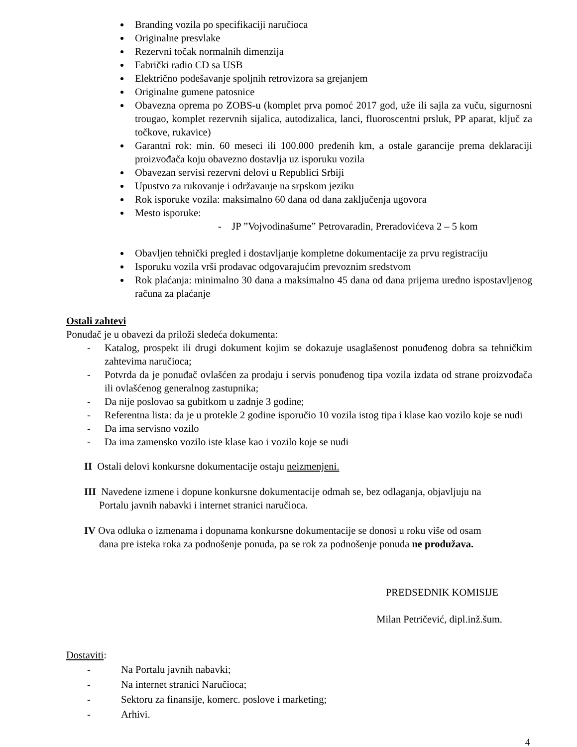Branding vozila po specifikaciji naručioca
Originalne presvlake
Rezervni točak normalnih dimenzija
Fabrički radio CD sa USB
Električno podešavanje spoljnih retrovizora sa grejanjem
Originalne gumene patosnice
Obavezna oprema po ZOBS-u (komplet prva pomoć 2017 god, uže ili sajla za vuču, sigurnosni trougao, komplet rezervnih sijalica, autodizalica, lanci, fluoroscentni prsluk, PP aparat, ključ za točkove, rukavice)
Garantni rok: min. 60 meseci ili 100.000 pređenih km, a ostale garancije prema deklaraciji proizvođača koju obavezno dostavlja uz isporuku vozila
Obavezan servisi rezervni delovi u Republici Srbiji
Upustvo za rukovanje i održavanje na srpskom jeziku
Rok isporuke vozila: maksimalno 60 dana od dana zaključenja ugovora
Mesto isporuke:
- JP ”Vojvodinašume” Petrovaradin, Preradovićeva 2 – 5 kom
Obavljen tehnički pregled i dostavljanje kompletne dokumentacije za prvu registraciju
Isporuku vozila vrši prodavac odgovarajućim prevoznim sredstvom
Rok plaćanja: minimalno 30 dana a maksimalno 45 dana od dana prijema uredno ispostavljenog računa za plaćanje
Ostali zahtevi
Ponuđač je u obavezi da priloži sledeća dokumenta:
- Katalog, prospekt ili drugi dokument kojim se dokazuje usaglašenost ponuđenog dobra sa tehničkim zahtevima naručioca;
- Potvrda da je ponuđač ovlašćen za prodaju i servis ponuđenog tipa vozila izdata od strane proizvođača ili ovlašćenog generalnog zastupnika;
- Da nije poslovao sa gubitkom u zadnje 3 godine;
- Referentna lista: da je u protekle 2 godine isporučio 10 vozila istog tipa i klase kao vozilo koje se nudi
- Da ima servisno vozilo
- Da ima zamensko vozilo iste klase kao i vozilo koje se nudi
II Ostali delovi konkursne dokumentacije ostaju neizmenjeni.
III Navedene izmene i dopune konkursne dokumentacije odmah se, bez odlaganja, objavljuju na
Portalu javnih nabavki i internet stranici naručioca.
IV Ova odluka o izmenama i dopunama konkursne dokumentacije se donosi u roku više od osam
dana pre isteka roka za podnošenje ponuda, pa se rok za podnošenje ponuda ne produžava.
PREDSEDNIK KOMISIJE
Milan Petričević, dipl.inž.šum.
Dostaviti:
- Na Portalu javnih nabavki;
- Na internet stranici Naručioca;
- Sektoru za finansije, komerc. poslove i marketing;
- Arhivi.
4